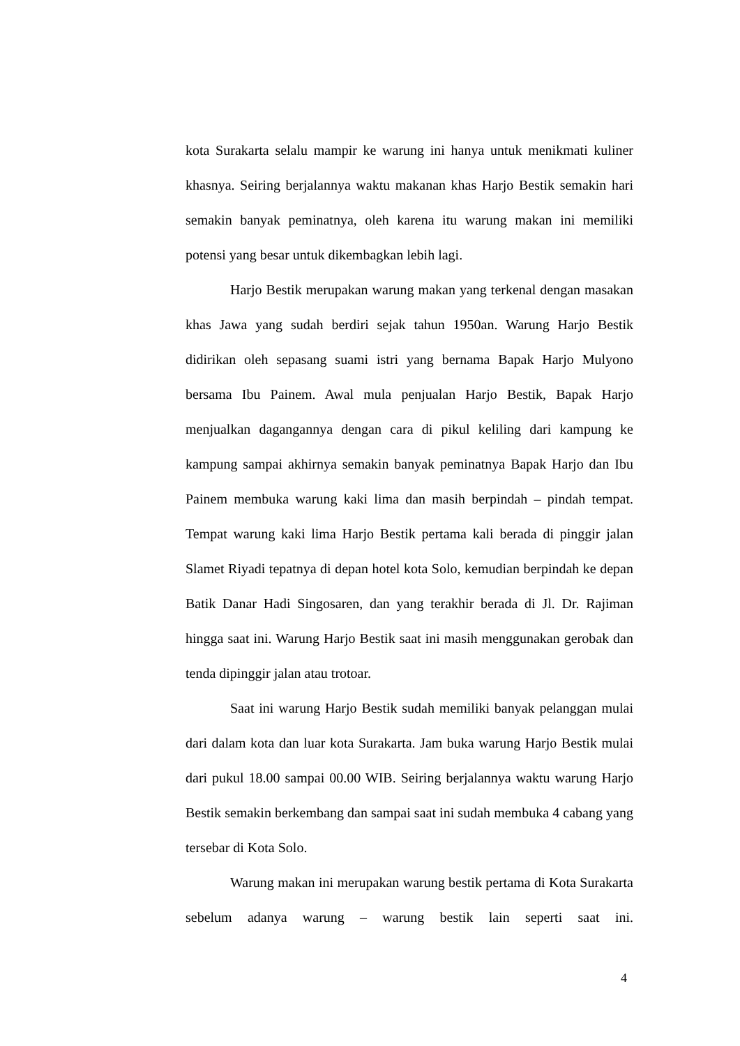kota Surakarta selalu mampir ke warung ini hanya untuk menikmati kuliner khasnya. Seiring berjalannya waktu makanan khas Harjo Bestik semakin hari semakin banyak peminatnya, oleh karena itu warung makan ini memiliki potensi yang besar untuk dikembagkan lebih lagi.
Harjo Bestik merupakan warung makan yang terkenal dengan masakan khas Jawa yang sudah berdiri sejak tahun 1950an. Warung Harjo Bestik didirikan oleh sepasang suami istri yang bernama Bapak Harjo Mulyono bersama Ibu Painem. Awal mula penjualan Harjo Bestik, Bapak Harjo menjualkan dagangannya dengan cara di pikul keliling dari kampung ke kampung sampai akhirnya semakin banyak peminatnya Bapak Harjo dan Ibu Painem membuka warung kaki lima dan masih berpindah – pindah tempat. Tempat warung kaki lima Harjo Bestik pertama kali berada di pinggir jalan Slamet Riyadi tepatnya di depan hotel kota Solo, kemudian berpindah ke depan Batik Danar Hadi Singosaren, dan yang terakhir berada di Jl. Dr. Rajiman hingga saat ini. Warung Harjo Bestik saat ini masih menggunakan gerobak dan tenda dipinggir jalan atau trotoar.
Saat ini warung Harjo Bestik sudah memiliki banyak pelanggan mulai dari dalam kota dan luar kota Surakarta. Jam buka warung Harjo Bestik mulai dari pukul 18.00 sampai 00.00 WIB. Seiring berjalannya waktu warung Harjo Bestik semakin berkembang dan sampai saat ini sudah membuka 4 cabang yang tersebar di Kota Solo.
Warung makan ini merupakan warung bestik pertama di Kota Surakarta sebelum adanya warung – warung bestik lain seperti saat ini.
4